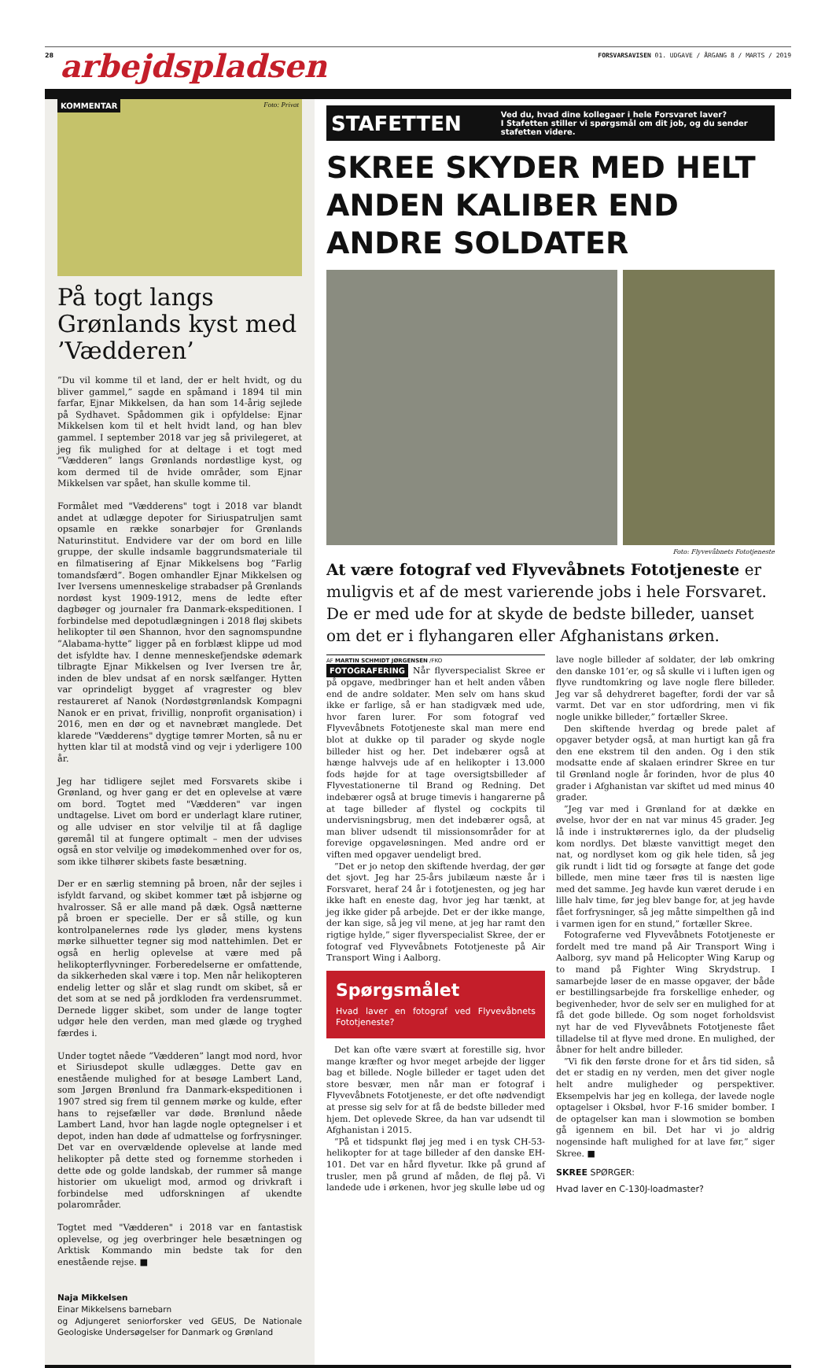28 arbejdspladsen
FORSVARSAVISEN 01. UDGAVE / ÅRGANG 8 / MARTS / 2019
KOMMENTAR Foto: Privat
På togt langs Grønlands kyst med ’Vædderen’
”Du vil komme til et land, der er helt hvidt, og du bliver gammel,” sagde en spåmand i 1894 til min farfar, Ejnar Mikkelsen, da han som 14-årig sejlede på Sydhavet. Spådommen gik i opfyldelse: Ejnar Mikkelsen kom til et helt hvidt land, og han blev gammel. I september 2018 var jeg så privilegeret, at jeg fik mulighed for at deltage i et togt med ”Vædderen” langs Grønlands nordøstlige kyst, og kom dermed til de hvide områder, som Ejnar Mikkelsen var spået, han skulle komme til.
Formålet med "Vædderens" togt i 2018 var blandt andet at udlægge depoter for Siriuspatruljen samt opsamle en række sonarbøjer for Grønlands Naturinstitut. Endvidere var der om bord en lille gruppe, der skulle indsamle baggrundsmateriale til en filmatisering af Ejnar Mikkelsens bog ”Farlig tomandsfærd”. Bogen omhandler Ejnar Mikkelsen og Iver Iversens umenneskelige strabadser på Grønlands nordøst kyst 1909-1912, mens de ledte efter dagbøger og journaler fra Danmark-ekspeditionen. I forbindelse med depotudlægningen i 2018 fløj skibets helikopter til øen Shannon, hvor den sagnomspundne ”Alabama-hytte” ligger på en forblæst klippe ud mod det isfyldte hav. I denne menneskefjendske ødemark tilbragte Ejnar Mikkelsen og Iver Iversen tre år, inden de blev undsat af en norsk sælfanger. Hytten var oprindeligt bygget af vragrester og blev restaureret af Nanok (Nordøstgrønlandsk Kompagni Nanok er en privat, frivillig, nonprofit organisation) i 2016, men en dør og et navnebræt manglede. Det klarede "Vædderens" dygtige tømrer Morten, så nu er hytten klar til at modstå vind og vejr i yderligere 100 år.
Jeg har tidligere sejlet med Forsvarets skibe i Grønland, og hver gang er det en oplevelse at være om bord. Togtet med "Vædderen" var ingen undtagelse. Livet om bord er underlagt klare rutiner, og alle udviser en stor velvilje til at få daglige gøremål til at fungere optimalt – men der udvises også en stor velvilje og imødekommenhed over for os, som ikke tilhører skibets faste besætning.
Der er en særlig stemning på broen, når der sejles i isfyldt farvand, og skibet kommer tæt på isbjørne og hvalrosser. Så er alle mand på dæk. Også nætterne på broen er specielle. Der er så stille, og kun kontrolpanelernes røde lys gløder, mens kystens mørke silhuetter tegner sig mod nattehimlen. Det er også en herlig oplevelse at være med på helikopterflyvninger. Forberedelserne er omfattende, da sikkerheden skal være i top. Men når helikopteren endelig letter og slår et slag rundt om skibet, så er det som at se ned på jordkloden fra verdensrummet. Dernede ligger skibet, som under de lange togter udgør hele den verden, man med glæde og tryghed færdes i.
Under togtet nåede ”Vædderen” langt mod nord, hvor et Siriusdepot skulle udlægges. Dette gav en enestående mulighed for at besøge Lambert Land, som Jørgen Brønlund fra Danmark-ekspeditionen i 1907 stred sig frem til gennem mørke og kulde, efter hans to rejsefæller var døde. Brønlund nåede Lambert Land, hvor han lagde nogle optegnelser i et depot, inden han døde af udmattelse og forfrysninger. Det var en overvældende oplevelse at lande med helikopter på dette sted og fornemme storheden i dette øde og golde landskab, der rummer så mange historier om ukueligt mod, armod og drivkraft i forbindelse med udforskningen af ukendte polarområder.
Togtet med "Vædderen" i 2018 var en fantastisk oplevelse, og jeg overbringer hele besætningen og Arktisk Kommando min bedste tak for den enestående rejse. ■
Naja Mikkelsen
Einar Mikkelsens barnebarn
og Adjungeret seniorforsker ved GEUS, De Nationale Geologiske Undersøgelser for Danmark og Grønland
STAFETTEN Ved du, hvad dine kollegaer i hele Forsvaret laver?
I Stafetten stiller vi spørgsmål om dit job, og du sender stafetten videre.
SKREE SKYDER MED HELT ANDEN KALIBER END ANDRE SOLDATER
Foto: Flyvevåbnets Fototjeneste
At være fotograf ved Flyvevåbnets Fototjeneste er muligvis et af de mest varierende jobs i hele Forsvaret. De er med ude for at skyde de bedste billeder, uanset om det er i flyhangaren eller Afghanistans ørken.
AF MARTIN SCHMIDT JØRGENSEN /FKO
FOTOGRAFERING Når flyverspecialist Skree er på opgave, medbringer han et helt anden våben end de andre soldater. Men selv om hans skud ikke er farlige, så er han stadigvæk med ude, hvor faren lurer. For som fotograf ved Flyvevåbnets Fototjeneste skal man mere end blot at dukke op til parader og skyde nogle billeder hist og her. Det indebærer også at hænge halvvejs ude af en helikopter i 13.000 fods højde for at tage oversigtsbilleder af Flyvestationerne til Brand og Redning. Det indebærer også at bruge timevis i hangarerne på at tage billeder af flystel og cockpits til undervisningsbrug, men det indebærer også, at man bliver udsendt til missionsområder for at forevige opgaveløsningen. Med andre ord er viften med opgaver uendeligt bred.
”Det er jo netop den skiftende hverdag, der gør det sjovt. Jeg har 25-års jubilæum næste år i Forsvaret, heraf 24 år i fototjenesten, og jeg har ikke haft en eneste dag, hvor jeg har tænkt, at jeg ikke gider på arbejde. Det er der ikke mange, der kan sige, så jeg vil mene, at jeg har ramt den rigtige hylde,” siger flyverspecialist Skree, der er fotograf ved Flyvevåbnets Fototjeneste på Air Transport Wing i Aalborg.
Spørgsmålet
Hvad laver en fotograf ved Flyvevåbnets Fototjeneste?
Det kan ofte være svært at forestille sig, hvor mange kræfter og hvor meget arbejde der ligger bag et billede. Nogle billeder er taget uden det store besvær, men når man er fotograf i Flyvevåbnets Fototjeneste, er det ofte nødvendigt at presse sig selv for at få de bedste billeder med hjem. Det oplevede Skree, da han var udsendt til Afghanistan i 2015.
”På et tidspunkt fløj jeg med i en tysk CH-53-helikopter for at tage billeder af den danske EH-101. Det var en hård flyvetur. Ikke på grund af trusler, men på grund af måden, de fløj på. Vi landede ude i ørkenen, hvor jeg skulle løbe ud og lave nogle billeder af soldater, der løb omkring den danske 101’er, og så skulle vi i luften igen og flyve rundtomkring og lave nogle flere billeder. Jeg var så dehydreret bagefter, fordi der var så varmt. Det var en stor udfordring, men vi fik nogle unikke billeder,” fortæller Skree.
Den skiftende hverdag og brede palet af opgaver betyder også, at man hurtigt kan gå fra den ene ekstrem til den anden. Og i den stik modsatte ende af skalaen erindrer Skree en tur til Grønland nogle år forinden, hvor de plus 40 grader i Afghanistan var skiftet ud med minus 40 grader.
”Jeg var med i Grønland for at dække en øvelse, hvor der en nat var minus 45 grader. Jeg lå inde i instruktørernes iglo, da der pludselig kom nordlys. Det blæste vanvittigt meget den nat, og nordlyset kom og gik hele tiden, så jeg gik rundt i lidt tid og forsøgte at fange det gode billede, men mine tæer frøs til is næsten lige med det samme. Jeg havde kun været derude i en lille halv time, før jeg blev bange for, at jeg havde fået forfrysninger, så jeg måtte simpelthen gå ind i varmen igen for en stund,” fortæller Skree.
Fotograferne ved Flyvevåbnets Fototjeneste er fordelt med tre mand på Air Transport Wing i Aalborg, syv mand på Helicopter Wing Karup og to mand på Fighter Wing Skrydstrup. I samarbejde løser de en masse opgaver, der både er bestillingsarbejde fra forskellige enheder, og begivenheder, hvor de selv ser en mulighed for at få det gode billede. Og som noget forholdsvist nyt har de ved Flyvevåbnets Fototjeneste fået tilladelse til at flyve med drone. En mulighed, der åbner for helt andre billeder.
”Vi fik den første drone for et års tid siden, så det er stadig en ny verden, men det giver nogle helt andre muligheder og perspektiver. Eksempelvis har jeg en kollega, der lavede nogle optagelser i Oksbøl, hvor F-16 smider bomber. I de optagelser kan man i slowmotion se bomben gå igennem en bil. Det har vi jo aldrig nogensinde haft mulighed for at lave før,” siger Skree. ■
SKREE SPØRGER:
Hvad laver en C-130J-loadmaster?